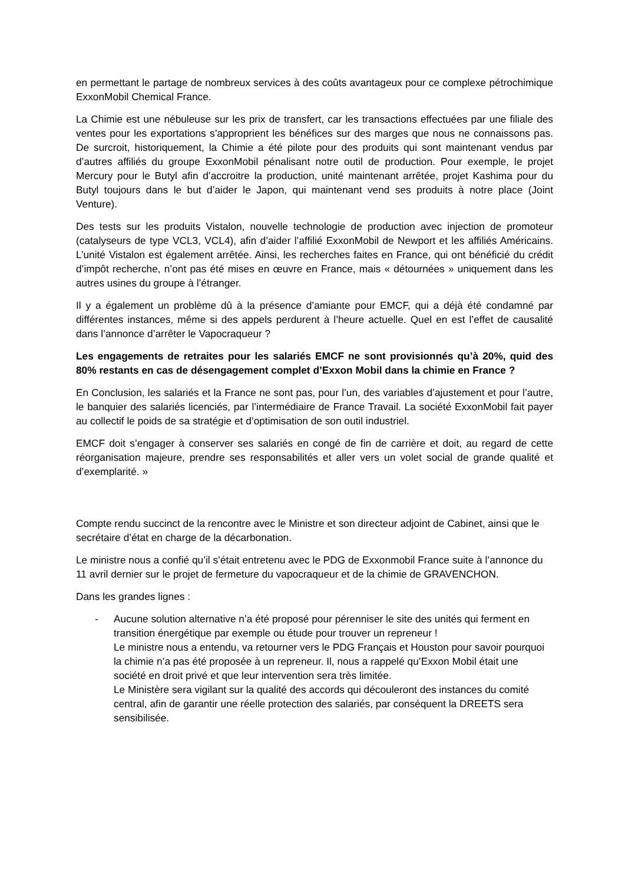en permettant le partage de nombreux services à des coûts avantageux pour ce complexe pétrochimique ExxonMobil Chemical France.
La Chimie est une nébuleuse sur les prix de transfert, car les transactions effectuées par une filiale des ventes pour les exportations s’approprient les bénéfices sur des marges que nous ne connaissons pas. De surcroit, historiquement, la Chimie a été pilote pour des produits qui sont maintenant vendus par d’autres affiliés du groupe ExxonMobil pénalisant notre outil de production. Pour exemple, le projet Mercury pour le Butyl afin d’accroitre la production, unité maintenant arrêtée, projet Kashima pour du Butyl toujours dans le but d’aider le Japon, qui maintenant vend ses produits à notre place (Joint Venture).
Des tests sur les produits Vistalon, nouvelle technologie de production avec injection de promoteur (catalyseurs de type VCL3, VCL4), afin d’aider l’affilié ExxonMobil de Newport et les affiliés Américains. L’unité Vistalon est également arrêtée. Ainsi, les recherches faites en France, qui ont bénéficié du crédit d’impôt recherche, n’ont pas été mises en œuvre en France, mais « détournées » uniquement dans les autres usines du groupe à l’étranger.
Il y a également un problème dû à la présence d’amiante pour EMCF, qui a déjà été condamné par différentes instances, même si des appels perdurent à l’heure actuelle. Quel en est l’effet de causalité dans l’annonce d’arrêter le Vapocraqueur ?
Les engagements de retraites pour les salariés EMCF ne sont provisionnés qu’à 20%, quid des 80% restants en cas de désengagement complet d’Exxon Mobil dans la chimie en France ?
En Conclusion, les salariés et la France ne sont pas, pour l’un, des variables d’ajustement et pour l’autre, le banquier des salariés licenciés, par l’intermédiaire de France Travail. La société ExxonMobil fait payer au collectif le poids de sa stratégie et d’optimisation de son outil industriel.
EMCF doit s’engager à conserver ses salariés en congé de fin de carrière et doit, au regard de cette réorganisation majeure, prendre ses responsabilités et aller vers un volet social de grande qualité et d’exemplarité. »
Compte rendu succinct de la rencontre avec le Ministre et son directeur adjoint de Cabinet, ainsi que le secrétaire d’état en charge de la décarbonation.
Le ministre nous a confié qu’il s’était entretenu avec le PDG de Exxonmobil France suite à l’annonce du 11 avril dernier sur le projet de fermeture du vapocraqueur et de la chimie de GRAVENCHON.
Dans les grandes lignes :
- Aucune solution alternative n’a été proposé pour pérenniser le site des unités qui ferment en transition énergétique par exemple ou étude pour trouver un repreneur !
Le ministre nous a entendu, va retourner vers le PDG Français et Houston pour savoir pourquoi la chimie n’a pas été proposée à un repreneur. Il, nous a rappelé qu’Exxon Mobil était une société en droit privé et que leur intervention sera très limitée.
Le Ministère sera vigilant sur la qualité des accords qui découleront des instances du comité central, afin de garantir une réelle protection des salariés, par conséquent la DREETS sera sensibilisée.